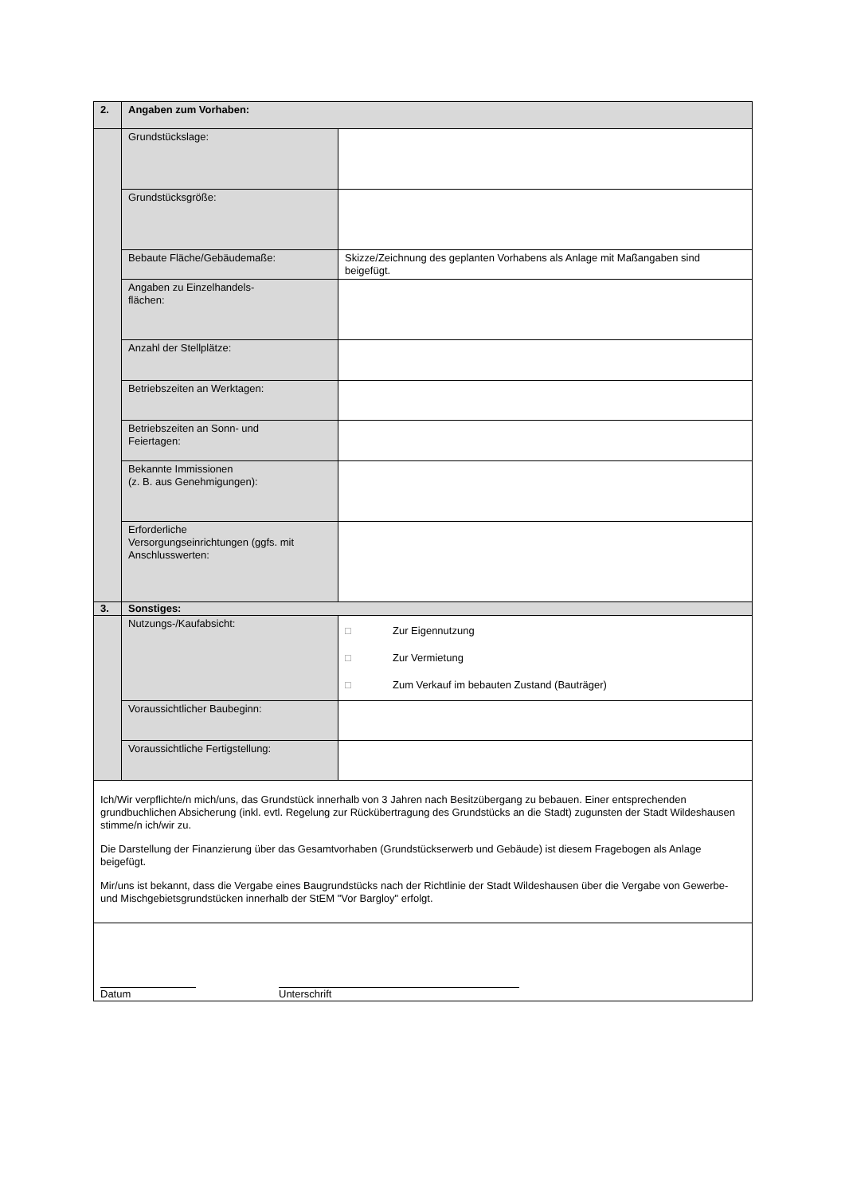| 2. | Angaben zum Vorhaben: | |
| | Grundstückslage: | |
| | Grundstücksgröße: | |
| | Bebaute Fläche/Gebäudemaße: | Skizze/Zeichnung des geplanten Vorhabens als Anlage mit Maßangaben sind beigefügt. |
| | Angaben zu Einzelhandels- flächen: | |
| | Anzahl der Stellplätze: | |
| | Betriebszeiten an Werktagen: | |
| | Betriebszeiten an Sonn- und Feiertagen: | |
| | Bekannte Immissionen (z. B. aus Genehmigungen): | |
| | Erforderliche Versorgungseinrichtungen (ggfs. mit Anschlusswerten: | |
| 3. | Sonstiges: | |
| | Nutzungs-/Kaufabsicht: | □ Zur Eigennutzung □ Zur Vermietung □ Zum Verkauf im bebauten Zustand (Bauträger) |
| | Voraussichtlicher Baubeginn: | |
| | Voraussichtliche Fertigstellung: | |
| Ich/Wir verpflichte/n mich/uns, das Grundstück innerhalb von 3 Jahren nach Besitzübergang zu bebauen. Einer entsprechenden grundbuchlichen Absicherung (inkl. evtl. Regelung zur Rückübertragung des Grundstücks an die Stadt) zugunsten der Stadt Wildeshausen stimme/n ich/wir zu. Die Darstellung der Finanzierung über das Gesamtvorhaben (Grundstückserwerb und Gebäude) ist diesem Fragebogen als Anlage beigefügt. Mir/uns ist bekannt, dass die Vergabe eines Baugrundstücks nach der Richtlinie der Stadt Wildeshausen über die Vergabe von Gewerbe- und Mischgebietsgrundstücken innerhalb der StEM "Vor Bargloy" erfolgt. | | |
| Datum Unterschrift | | |